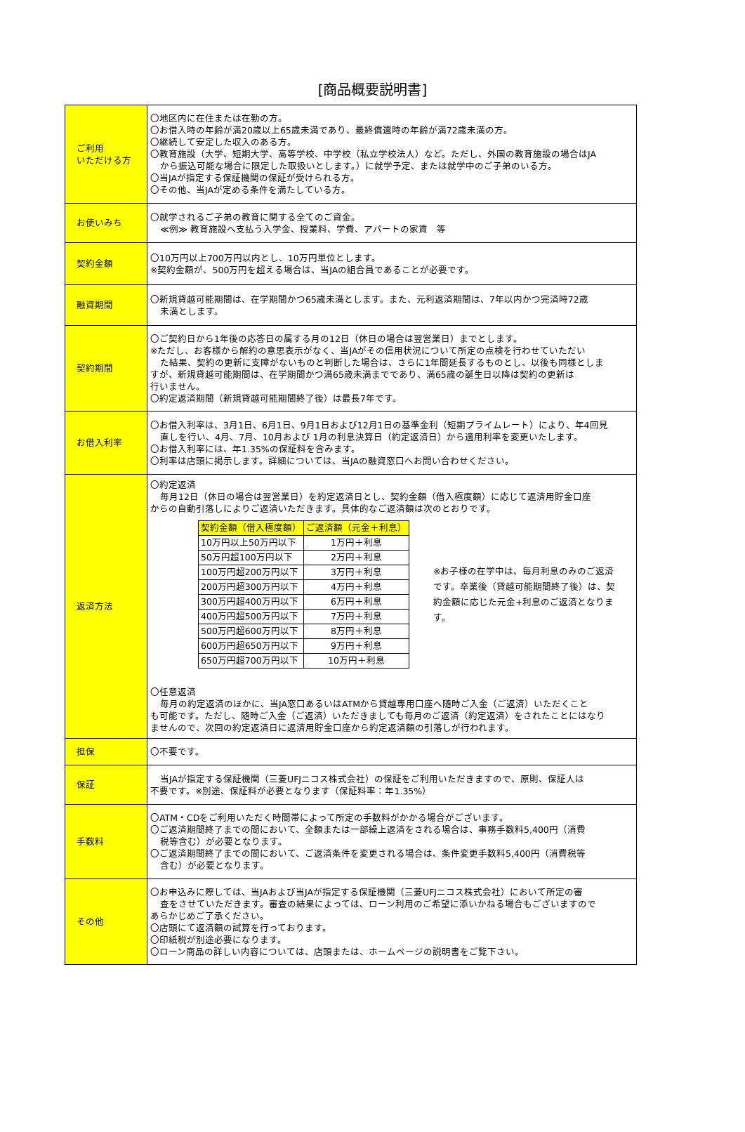[商品概要説明書]
| ご利用 いただける方 | 〇地区内に在住または在勤の方。 〇お借入時の年齢が満20歳以上65歳未満であり、最終償還時の年齢が満72歳未満の方。 〇継続して安定した収入のある方。 〇教育施設（大学、短期大学、高等学校、中学校（私立学校法人）など。ただし、外国の教育施設の場合はJA から振込可能な場合に限定した取扱いとします。）に就学予定、または就学中のご子弟のいる方。 〇当JAが指定する保証機関の保証が受けられる方。 〇その他、当JAが定める条件を満たしている方。 |
| お使いみち | 〇就学されるご子弟の教育に関する全てのご資金。 ≪例≫ 教育施設へ支払う入学金、授業料、学費、アパートの家賃 等 |
| 契約金額 | 〇10万円以上700万円以内とし、10万円単位とします。 ※契約金額が、500万円を超える場合は、当JAの組合員であることが必要です。 |
| 融資期間 | 〇新規貸越可能期間は、在学期間かつ65歳未満とします。また、元利返済期間は、7年以内かつ完済時72歳 未満とします。 |
| 契約期間 | 〇ご契約日から1年後の応答日の属する月の12日（休日の場合は翌営業日）までとします。 ※ただし、お客様から解約の意思表示がなく、当JAがその信用状況について所定の点検を行わせていただい た結果、契約の更新に支障がないものと判断した場合は、さらに1年間延長するものとし、以後も同様としま すが、新規貸越可能期間は、在学期間かつ満65歳未満までであり、満65歳の誕生日以降は契約の更新は 行いません。 〇約定返済期間（新規貸越可能期間終了後）は最長7年です。 |
| お借入利率 | 〇お借入利率は、3月1日、6月1日、9月1日および12月1日の基準金利（短期プライムレート）により、年4回見 直しを行い、4月、7月、10月および 1月の利息決算日（約定返済日）から適用利率を変更いたします。 〇お借入利率には、年1.35%の保証料を含みます。 〇利率は店頭に掲示します。詳細については、当JAの融資窓口へお問い合わせください。 |
| 返済方法 | 〇約定返済 毎月12日（休日の場合は翌営業日）を約定返済日とし、契約金額（借入極度額）に応じて返済用貯金口座 からの自動引落しによりご返済いただきます。具体的なご返済額は次のとおりです。 / 契約金額（借入極度額） / ご返済額（元金＋利息） / / --- / --- / / 10万円以上50万円以下 / 1万円＋利息 / / 50万円超100万円以下 / 2万円＋利息 / / 100万円超200万円以下 / 3万円＋利息 / / 200万円超300万円以下 / 4万円＋利息 / / 300万円超400万円以下 / 6万円＋利息 / / 400万円超500万円以下 / 7万円＋利息 / / 500万円超600万円以下 / 8万円＋利息 / / 600万円超650万円以下 / 9万円＋利息 / / 650万円超700万円以下 / 10万円＋利息 / ※お子様の在学中は、毎月利息のみのご返済です。卒業後（貸越可能期間終了後）は、契約金額に応じた元金+利息のご返済となります。 〇任意返済 毎月の約定返済のほかに、当JA窓口あるいはATMから貸越専用口座へ随時ご入金（ご返済）いただくこと も可能です。ただし、随時ご入金（ご返済）いただきましても毎月のご返済（約定返済）をされたことにはなり ませんので、次回の約定返済日に返済用貯金口座から約定返済額の引落しが行われます。 |
| 担保 | 〇不要です。 |
| 保証 | 当JAが指定する保証機関（三菱UFJニコス株式会社）の保証をご利用いただきますので、原則、保証人は 不要です。※別途、保証料が必要となります（保証料率：年1.35%） |
| 手数料 | 〇ATM・CDをご利用いただく時間帯によって所定の手数料がかかる場合がございます。 〇ご返済期間終了までの間において、全額または一部繰上返済をされる場合は、事務手数料5,400円（消費 税等含む）が必要となります。 〇ご返済期間終了までの間において、ご返済条件を変更される場合は、条件変更手数料5,400円（消費税等 含む）が必要となります。 |
| その他 | 〇お申込みに際しては、当JAおよび当JAが指定する保証機関（三菱UFJニコス株式会社）において所定の審 査をさせていただきます。審査の結果によっては、ローン利用のご希望に添いかねる場合もございますので あらかじめご了承ください。 〇店頭にて返済額の試算を行っております。 〇印紙税が別途必要になります。 〇ローン商品の詳しい内容については、店頭または、ホームページの説明書をご覧下さい。 |